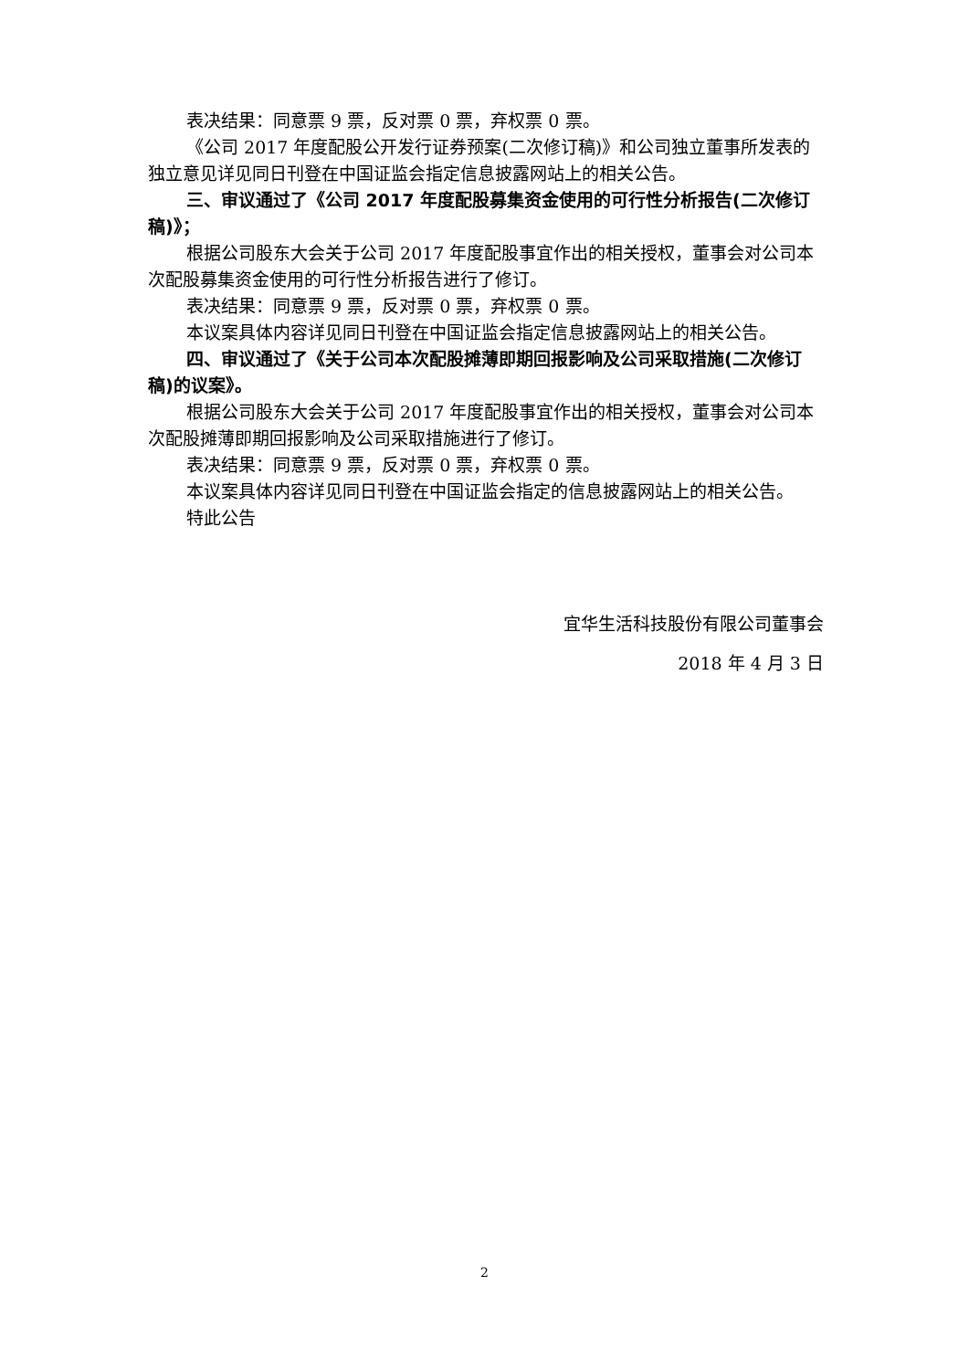表决结果：同意票 9 票，反对票 0 票，弃权票 0 票。
《公司 2017 年度配股公开发行证券预案(二次修订稿)》和公司独立董事所发表的独立意见详见同日刊登在中国证监会指定信息披露网站上的相关公告。
三、审议通过了《公司 2017 年度配股募集资金使用的可行性分析报告(二次修订稿)》；
根据公司股东大会关于公司 2017 年度配股事宜作出的相关授权，董事会对公司本次配股募集资金使用的可行性分析报告进行了修订。
表决结果：同意票 9 票，反对票 0 票，弃权票 0 票。
本议案具体内容详见同日刊登在中国证监会指定信息披露网站上的相关公告。
四、审议通过了《关于公司本次配股摊薄即期回报影响及公司采取措施(二次修订稿)的议案》。
根据公司股东大会关于公司 2017 年度配股事宜作出的相关授权，董事会对公司本次配股摊薄即期回报影响及公司采取措施进行了修订。
表决结果：同意票 9 票，反对票 0 票，弃权票 0 票。
本议案具体内容详见同日刊登在中国证监会指定的信息披露网站上的相关公告。
特此公告
宜华生活科技股份有限公司董事会
2018 年 4 月 3 日
2